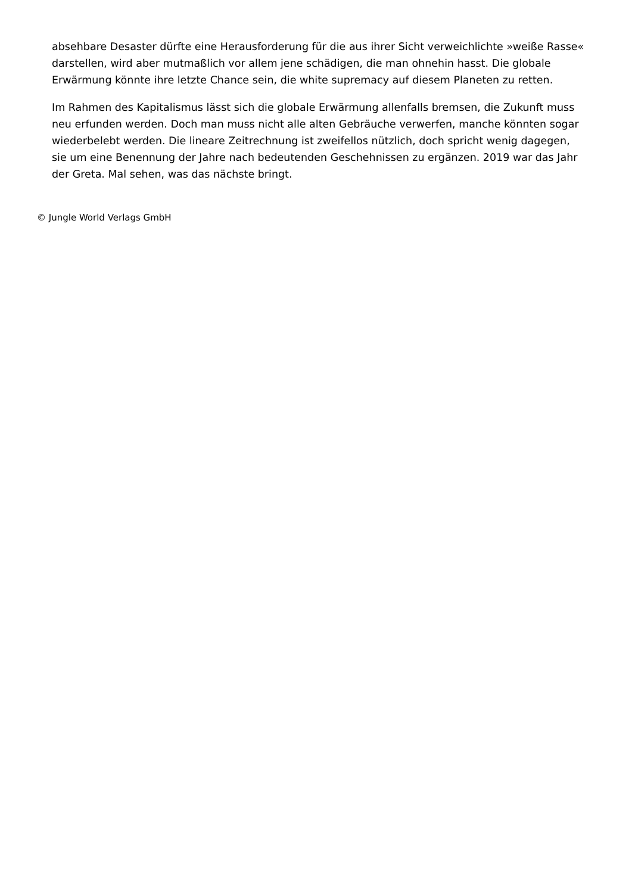absehbare Desaster dürfte eine Herausforderung für die aus ihrer Sicht verweichlichte »weiße Rasse« darstellen, wird aber mutmaßlich vor allem jene schädigen, die man ohnehin hasst. Die globale Erwärmung könnte ihre letzte Chance sein, die white supremacy auf diesem Planeten zu retten.
Im Rahmen des Kapitalismus lässt sich die globale Erwärmung allenfalls bremsen, die Zukunft muss neu erfunden werden. Doch man muss nicht alle alten Gebräuche verwerfen, manche könnten sogar wiederbelebt werden. Die lineare Zeitrechnung ist zweifellos nützlich, doch spricht wenig dagegen, sie um eine Benennung der Jahre nach bedeutenden Geschehnissen zu ergänzen. 2019 war das Jahr der Greta. Mal sehen, was das nächste bringt.
© Jungle World Verlags GmbH